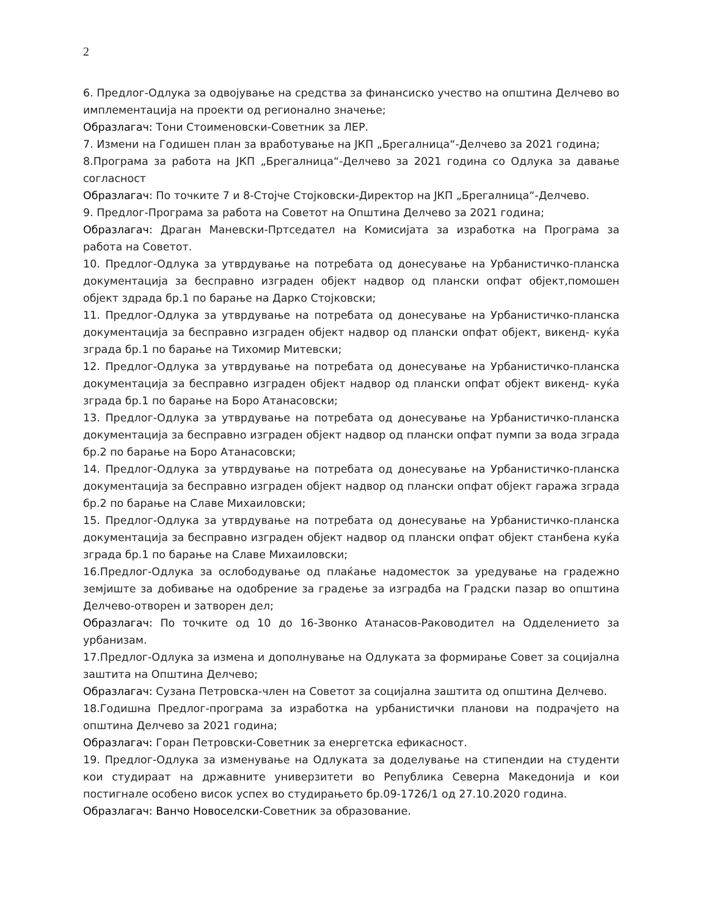2
6. Предлог-Одлука за одвојување на средства за финансиско учество на општина Делчево во имплементација на проекти од регионално значење;
Образлагач: Тони Стоименовски-Советник за ЛЕР.
7. Измени на Годишен план за вработување на ЈКП „Брегалница“-Делчево за 2021 година;
8.Програма за работа на ЈКП „Брегалница“-Делчево за 2021 година со Одлука за давање согласност
Образлагач: По точките 7 и 8-Стојче Стојковски-Директор на ЈКП „Брегалница“-Делчево.
9. Предлог-Програма за работа на Советот на Општина Делчево за 2021 година;
Образлагач: Драган Маневски-Пртседател на Комисијата за изработка на Програма за работа на Советот.
10. Предлог-Одлука за утврдување на потребата од донесување на Урбанистичко-планска документација за бесправно изграден објект надвор од плански опфат објект,помошен објект здрада бр.1 по барање на Дарко Стојковски;
11. Предлог-Одлука за утврдување на потребата од донесување на Урбанистичко-планска документација за бесправно изграден објект надвор од плански опфат објект, викенд- куќа зграда бр.1 по барање на Тихомир Митевски;
12. Предлог-Одлука за утврдување на потребата од донесување на Урбанистичко-планска документација за бесправно изграден објект надвор од плански опфат објект викенд- куќа зграда бр.1 по барање на Боро Атанасовски;
13. Предлог-Одлука за утврдување на потребата од донесување на Урбанистичко-планска документација за бесправно изграден објект надвор од плански опфат пумпи за вода зграда бр.2 по барање на Боро Атанасовски;
14. Предлог-Одлука за утврдување на потребата од донесување на Урбанистичко-планска документација за бесправно изграден објект надвор од плански опфат објект гаража зграда бр.2 по барање на Славе Михаиловски;
15. Предлог-Одлука за утврдување на потребата од донесување на Урбанистичко-планска документација за бесправно изграден објект надвор од плански опфат објект станбена куќа зграда бр.1 по барање на Славе Михаиловски;
16.Предлог-Одлука за ослободување од плаќање надоместок за уредување на градежно земјиште за добивање на одобрение за градење за изградба на Градски пазар во општина Делчево-отворен и затворен дел;
Образлагач: По точките од 10 до 16-Звонко Атанасов-Раководител на Одделението за урбанизам.
17.Предлог-Одлука за измена и дополнување на Одлуката за формирање Совет за социјална заштита на Општина Делчево;
Образлагач: Сузана Петровска-член на Советот за социјална заштита од општина Делчево.
18.Годишна Предлог-програма за изработка на урбанистички планови на подрачјето на општина Делчево за 2021 година;
Образлагач: Горан Петровски-Советник за енергетска ефикасност.
19. Предлог-Одлука за изменување на Одлуката за доделување на стипендии на студенти кои студираат на државните универзитети во Република Северна Македонија и кои постигнале особено висок успех во студирањето бр.09-1726/1 од 27.10.2020 година.
Образлагач: Ванчо Новоселски-Советник за образование.